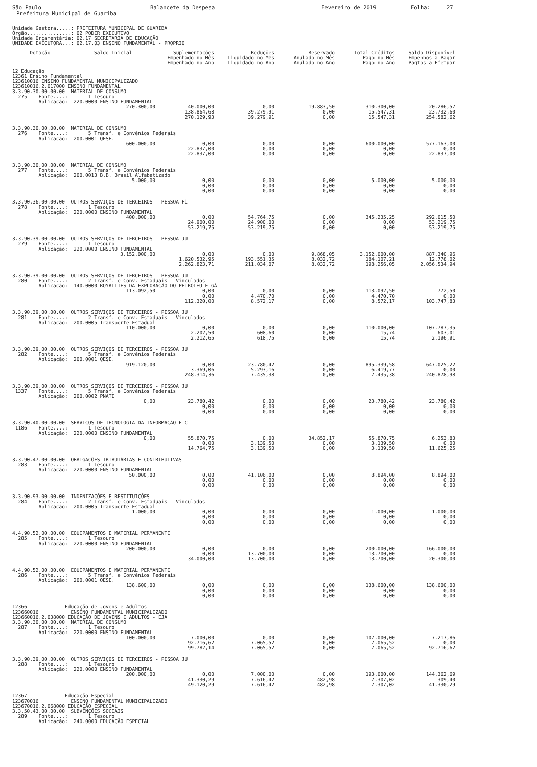São Paulo Balancete da Despesa Fevereiro de 2019 Folha: 27
Prefeitura Municipal de Guariba
Unidade Gestora.....: PREFEITURA MUNICIPAL DE GUARIBA
Órgão...............: 02 PODER EXECUTIVO
Unidade Orçamentária: 02.17 SECRETARIA DE EDUCAÇÃO
UNIDADE EXECUTORA...: 02.17.03 ENSINO FUNDAMENTAL - PROPRIO
| Dotação | Saldo Inicial | Suplementações Empenhado no Mês Empenhado no Ano | Reduções Liquidado no Mês Liquidado no Ano | Reservado Anulado no Mês Anulado no Ano | Total Créditos Pago no Mês Pago no Ano | Saldo Disponível Empenhos a Pagar Pagtos a Efetuar |
| --- | --- | --- | --- | --- | --- | --- |
12 Educação
12361 Ensino Fundamental
123610016 ENSINO FUNDAMENTAL MUNICIPALIZADO
123610016.2.017000 ENSINO FUNDAMENTAL
| 3.3.90.30.00.00.00 MATERIAL DE CONSUMO 275 Fonte....: 1 Tesouro Aplicação: 220.0000 ENSINO FUNDAMENTAL | | | | | | |
| | 270.300,00 | 40.000,00 138.864,68 270.129,93 | 0,00 39.279,91 39.279,91 | 19.883,50 0,00 0,00 | 310.300,00 15.547,31 15.547,31 | 20.286,57 23.732,60 254.582,62 |
| 3.3.90.30.00.00.00 MATERIAL DE CONSUMO 276 Fonte....: 5 Transf. e Convênios Federais Aplicação: 200.0001 QESE. | | | | | | |
| | 600.000,00 | 0,00 22.837,00 22.837,00 | 0,00 0,00 0,00 | 0,00 0,00 0,00 | 600.000,00 0,00 0,00 | 577.163,00 0,00 22.837,00 |
| 3.3.90.30.00.00.00 MATERIAL DE CONSUMO 277 Fonte....: 5 Transf. e Convênios Federais Aplicação: 200.0013 B.B. Brasil Alfabetizado | | | | | | |
| | 5.000,00 | 0,00 0,00 0,00 | 0,00 0,00 0,00 | 0,00 0,00 0,00 | 5.000,00 0,00 0,00 | 5.000,00 0,00 0,00 |
| 3.3.90.36.00.00.00 OUTROS SERVIÇOS DE TERCEIROS - PESSOA FÍ 278 Fonte....: 1 Tesouro Aplicação: 220.0000 ENSINO FUNDAMENTAL | | | | | | |
| | 400.000,00 | 0,00 24.900,00 53.219,75 | 54.764,75 24.900,00 53.219,75 | 0,00 0,00 0,00 | 345.235,25 0,00 0,00 | 292.015,50 53.219,75 53.219,75 |
| 3.3.90.39.00.00.00 OUTROS SERVIÇOS DE TERCEIROS - PESSOA JU 279 Fonte....: 1 Tesouro Aplicação: 220.0000 ENSINO FUNDAMENTAL | | | | | | |
| | 3.152.000,00 | 0,00 1.620.532,95 2.262.823,71 | 0,00 193.551,35 211.034,07 | 9.868,05 8.032,72 8.032,72 | 3.152.000,00 184.107,21 198.256,05 | 887.340,96 12.778,02 2.056.534,94 |
| 3.3.90.39.00.00.00 OUTROS SERVIÇOS DE TERCEIROS - PESSOA JU 280 Fonte....: 2 Transf. e Conv. Estaduais - Vinculados Aplicação: 140.0000 ROYALTIES DA EXPLORAÇÃO DO PETRÓLEO E GÁ | | | | | | |
| | 113.092,50 | 0,00 0,00 112.320,00 | 0,00 4.470,70 8.572,17 | 0,00 0,00 0,00 | 113.092,50 4.470,70 8.572,17 | 772,50 0,00 103.747,83 |
| 3.3.90.39.00.00.00 OUTROS SERVIÇOS DE TERCEIROS - PESSOA JU 281 Fonte....: 2 Transf. e Conv. Estaduais - Vinculados Aplicação: 200.0005 Transporte Estadual | | | | | | |
| | 110.000,00 | 0,00 2.202,50 2.212,65 | 0,00 608,60 618,75 | 0,00 0,00 0,00 | 110.000,00 15,74 15,74 | 107.787,35 603,01 2.196,91 |
| 3.3.90.39.00.00.00 OUTROS SERVIÇOS DE TERCEIROS - PESSOA JU 282 Fonte....: 5 Transf. e Convênios Federais Aplicação: 200.0001 QESE. | | | | | | |
| | 919.120,00 | 0,00 3.369,06 248.314,36 | 23.780,42 5.293,16 7.435,38 | 0,00 0,00 0,00 | 895.339,58 6.419,77 7.435,38 | 647.025,22 0,00 240.878,98 |
| 3.3.90.39.00.00.00 OUTROS SERVIÇOS DE TERCEIROS - PESSOA JU 1337 Fonte....: 5 Transf. e Convênios Federais Aplicação: 200.0002 PNATE | | | | | | |
| | 0,00 | 23.780,42 0,00 0,00 | 0,00 0,00 0,00 | 0,00 0,00 0,00 | 23.780,42 0,00 0,00 | 23.780,42 0,00 0,00 |
| 3.3.90.40.00.00.00 SERVIÇOS DE TECNOLOGIA DA INFORMAÇÃO E C 1186 Fonte....: 1 Tesouro Aplicação: 220.0000 ENSINO FUNDAMENTAL | | | | | | |
| | 0,00 | 55.870,75 0,00 14.764,75 | 0,00 3.139,50 3.139,50 | 34.852,17 0,00 0,00 | 55.870,75 3.139,50 3.139,50 | 6.253,83 0,00 11.625,25 |
| 3.3.90.47.00.00.00 OBRIGAÇÕES TRIBUTÁRIAS E CONTRIBUTIVAS 283 Fonte....: 1 Tesouro Aplicação: 220.0000 ENSINO FUNDAMENTAL | | | | | | |
| | 50.000,00 | 0,00 0,00 0,00 | 41.106,00 0,00 0,00 | 0,00 0,00 0,00 | 8.894,00 0,00 0,00 | 8.894,00 0,00 0,00 |
| 3.3.90.93.00.00.00 INDENIZAÇÕES E RESTITUIÇÕES 284 Fonte....: 2 Transf. e Conv. Estaduais - Vinculados Aplicação: 200.0005 Transporte Estadual | | | | | | |
| | 1.000,00 | 0,00 0,00 0,00 | 0,00 0,00 0,00 | 0,00 0,00 0,00 | 1.000,00 0,00 0,00 | 1.000,00 0,00 0,00 |
| 4.4.90.52.00.00.00 EQUIPAMENTOS E MATERIAL PERMANENTE 285 Fonte....: 1 Tesouro Aplicação: 220.0000 ENSINO FUNDAMENTAL | | | | | | |
| | 200.000,00 | 0,00 0,00 34.000,00 | 0,00 13.700,00 13.700,00 | 0,00 0,00 0,00 | 200.000,00 13.700,00 13.700,00 | 166.000,00 0,00 20.300,00 |
| 4.4.90.52.00.00.00 EQUIPAMENTOS E MATERIAL PERMANENTE 286 Fonte....: 5 Transf. e Convênios Federais Aplicação: 200.0001 QESE. | | | | | | |
| | 138.600,00 | 0,00 0,00 0,00 | 0,00 0,00 0,00 | 0,00 0,00 0,00 | 138.600,00 0,00 0,00 | 138.600,00 0,00 0,00 |
| 12366 Educação de Jovens e Adultos 123660016 ENSINO FUNDAMENTAL MUNICIPALIZADO 123660016.2.038000 EDUCAÇÃO DE JOVENS E ADULTOS - EJA 3.3.90.30.00.00.00 MATERIAL DE CONSUMO 287 Fonte....: 1 Tesouro Aplicação: 220.0000 ENSINO FUNDAMENTAL | | | | | | |
| | 100.000,00 | 7.000,00 92.716,62 99.782,14 | 0,00 7.065,52 7.065,52 | 0,00 0,00 0,00 | 107.000,00 7.065,52 7.065,52 | 7.217,86 0,00 92.716,62 |
| 3.3.90.39.00.00.00 OUTROS SERVIÇOS DE TERCEIROS - PESSOA JU 288 Fonte....: 1 Tesouro Aplicação: 220.0000 ENSINO FUNDAMENTAL | | | | | | |
| | 200.000,00 | 0,00 41.330,29 49.120,29 | 7.000,00 7.616,42 7.616,42 | 0,00 482,98 482,98 | 193.000,00 7.307,02 7.307,02 | 144.362,69 309,40 41.330,29 |
| 12367 Educação Especial 123670016 ENSINO FUNDAMENTAL MUNICIPALIZADO 123670016.2.068000 EDUCAÇÃO ESPECIAL 3.3.50.43.00.00.00 SUBVENÇÕES SOCIAIS 289 Fonte....: 1 Tesouro Aplicação: 240.0000 EDUCAÇÃO ESPECIAL | | | | | | |